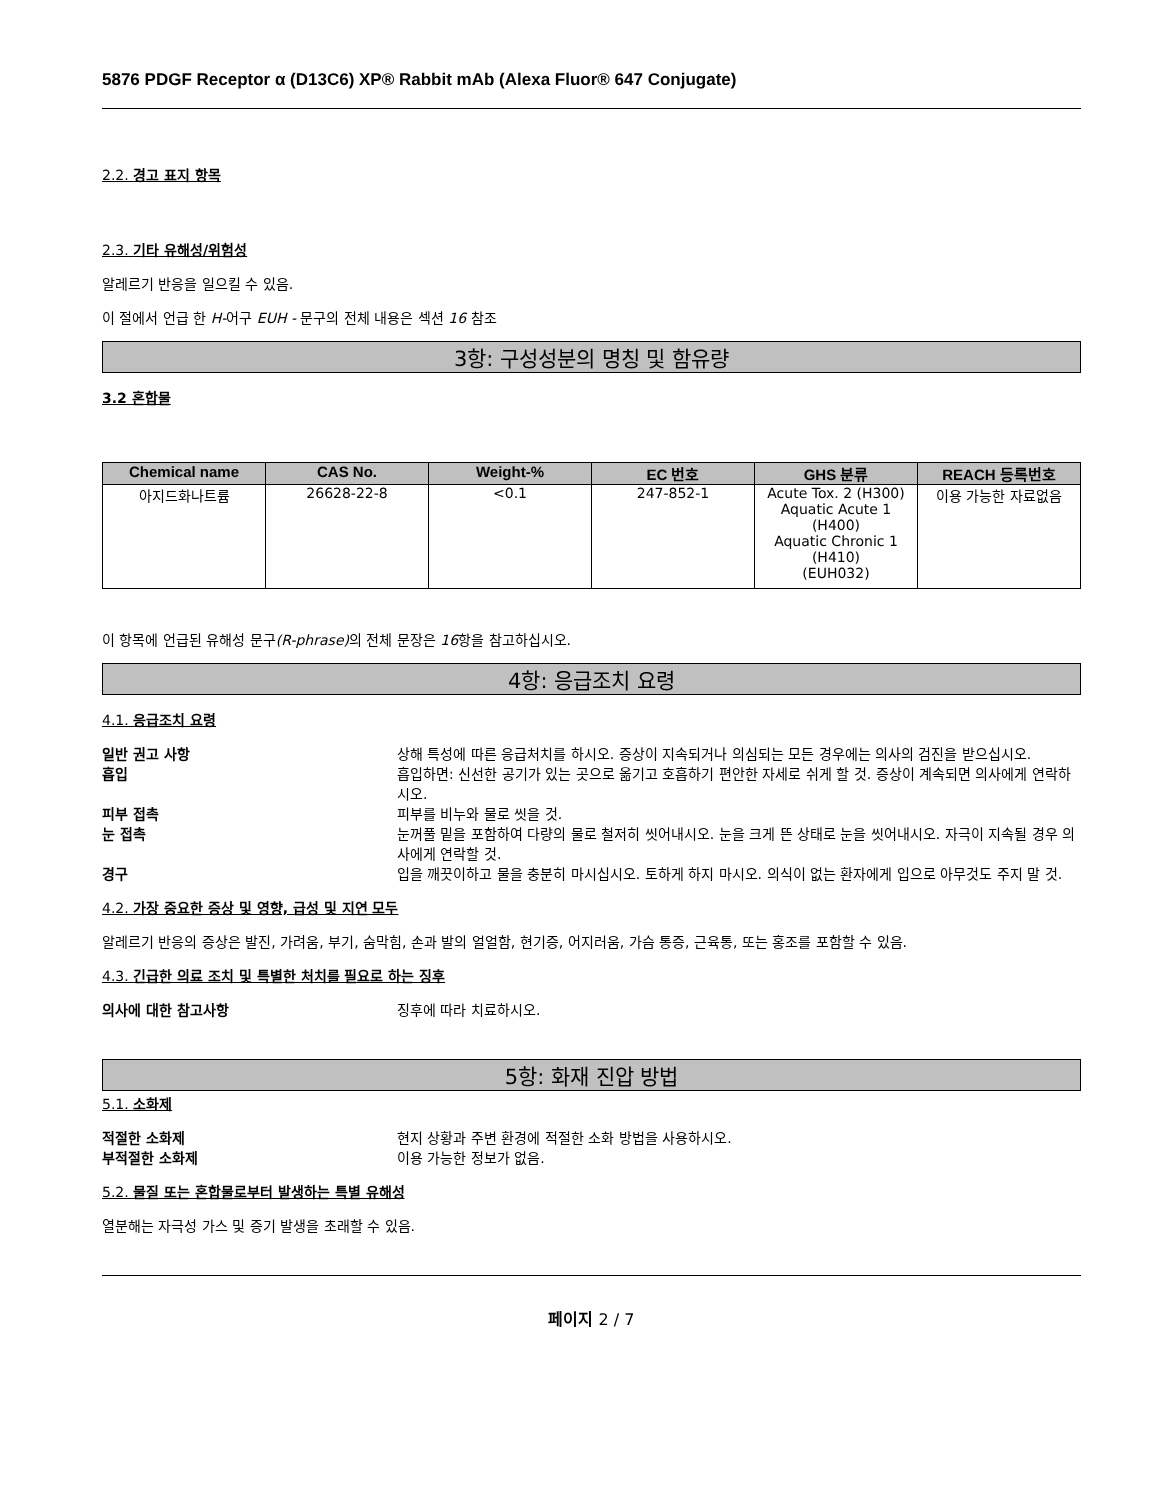5876 PDGF Receptor α (D13C6) XP® Rabbit mAb (Alexa Fluor® 647 Conjugate)
2.2. 경고 표지 항목
2.3. 기타 유해성/위험성
알레르기 반응을 일으킬 수 있음.
이 절에서 언급 한 H-어구 EUH - 문구의 전체 내용은 섹션 16 참조
3항: 구성성분의 명칭 및 함유량
3.2 혼합물
| Chemical name | CAS No. | Weight-% | EC 번호 | GHS 분류 | REACH 등록번호 |
| --- | --- | --- | --- | --- | --- |
| 아지드화나트륨 | 26628-22-8 | <0.1 | 247-852-1 | Acute Tox. 2 (H300) Aquatic Acute 1 (H400) Aquatic Chronic 1 (H410) (EUH032) | 이용 가능한 자료없음 |
이 항목에 언급된 유해성 문구(R-phrase) 의 전체 문장은 16항을 참고하십시오.
4항: 응급조치 요령
4.1. 응급조치 요령
일반 권고 사항 상해 특성에 따른 응급처치를 하시오. 증상이 지속되거나 의심되는 모든 경우에는 의사의 검진을 받으십시오.
흡입 흡입하면: 신선한 공기가 있는 곳으로 옮기고 호흡하기 편안한 자세로 쉬게 할 것. 증상이 계속되면 의사에게 연락하시오.
피부 접촉 피부를 비누와 물로 씻을 것.
눈 접촉 눈꺼풀 밑을 포함하여 다량의 물로 철저히 씻어내시오. 눈을 크게 뜬 상태로 눈을 씻어내시오. 자극이 지속될 경우 의사에게 연락할 것.
경구 입을 깨끗이하고 물을 충분히 마시십시오. 토하게 하지 마시오. 의식이 없는 환자에게 입으로 아무것도 주지 말 것.
4.2. 가장 중요한 증상 및 영향, 급성 및 지연 모두
알레르기 반응의 증상은 발진, 가려움, 부기, 숨막힘, 손과 발의 얼얼함, 현기증, 어지러움, 가슴 통증, 근육통, 또는 홍조를 포함할 수 있음.
4.3. 긴급한 의료 조치 및 특별한 처치를 필요로 하는 징후
의사에 대한 참고사항 징후에 따라 치료하시오.
5항: 화재 진압 방법
5.1. 소화제
적절한 소화제 현지 상황과 주변 환경에 적절한 소화 방법을 사용하시오.
부적절한 소화제 이용 가능한 정보가 없음.
5.2. 물질 또는 혼합물로부터 발생하는 특별 유해성
열분해는 자극성 가스 및 증기 발생을 초래할 수 있음.
페이지 2 / 7